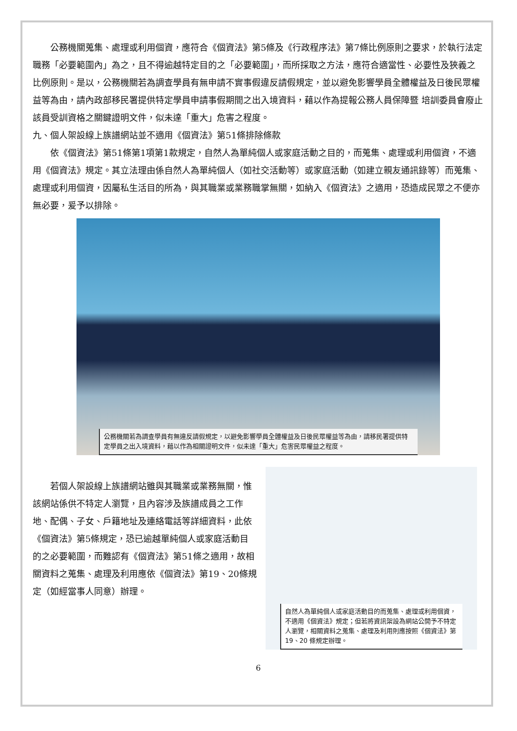公務機關蒐集、處理或利用個資，應符合《個資法》第5條及《行政程序法》第7條比例原則之要求，於執行法定職務「必要範圍內」為之，且不得逾越特定目的之「必要範圍」，而所採取之方法，應符合適當性、必要性及狹義之比例原則。是以，公務機關若為調查學員有無申請不實事假違反請假規定，並以避免影響學員全體權益及日後民眾權益等為由，請內政部移民署提供特定學員申請事假期間之出入境資料，藉以作為提報公務人員保障暨 培訓委員會廢止該員受訓資格之關鍵證明文件，似未達「重大」危害之程度。
九、個人架設線上族譜網站並不適用《個資法》第51條排除條款
依《個資法》第51條第1項第1款規定，自然人為單純個人或家庭活動之目的，而蒐集、處理或利用個資，不適用《個資法》規定。其立法理由係自然人為單純個人（如社交活動等）或家庭活動（如建立親友通訊錄等）而蒐集、處理或利用個資，因屬私生活目的所為，與其職業或業務職掌無關，如納入《個資法》之適用，恐造成民眾之不便亦無必要，爰予以排除。
公務機關若為調查學員有無違反請假規定，以避免影響學員全體權益及日後民眾權益等為由，請移民署提供特定學員之出入境資料，藉以作為相關證明文件，似未達「重大」危害民眾權益之程度。
若個人架設線上族譜網站雖與其職業或業務無關，惟該網站係供不特定人瀏覽，且內容涉及族譜成員之工作地、配偶、子女、戶籍地址及連絡電話等詳細資料，此依《個資法》第5條規定，恐已逾越單純個人或家庭活動目的之必要範圍，而難認有《個資法》第51條之適用，故相關資料之蒐集、處理及利用應依《個資法》第19、20條規定（如經當事人同意）辦理。
自然人為單純個人或家庭活動目的而蒐集、處理或利用個資，不適用《個資法》規定；但若將資訊架設為網站公開予不特定人瀏覽，相關資料之蒐集、處理及利用則應按照《個資法》第 19、20 條規定辦理。
6